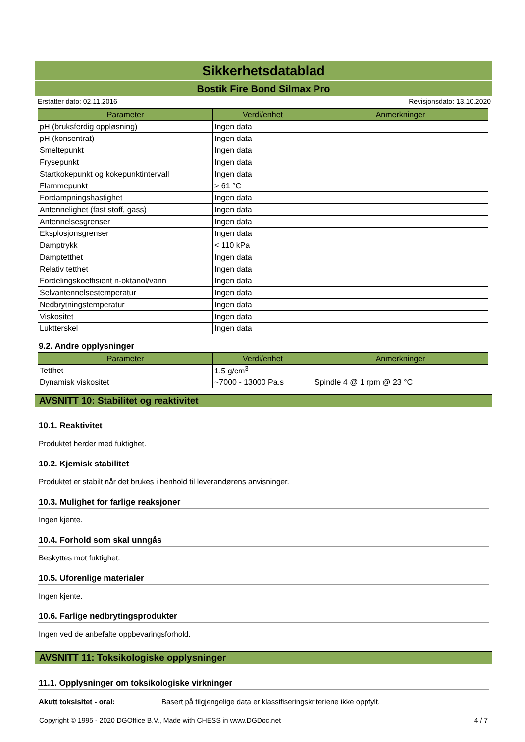Sikkerhetsdatablad
Bostik Fire Bond Silmax Pro
Erstatter dato: 02.11.2016 Revisjonsdato: 13.10.2020
| Parameter | Verdi/enhet | Anmerkninger |
| --- | --- | --- |
| pH (bruksferdig oppløsning) | Ingen data | |
| pH (konsentrat) | Ingen data | |
| Smeltepunkt | Ingen data | |
| Frysepunkt | Ingen data | |
| Startkokepunkt og kokepunktintervall | Ingen data | |
| Flammepunkt | > 61 °C | |
| Fordampningshastighet | Ingen data | |
| Antennelighet (fast stoff, gass) | Ingen data | |
| Antennelsesgrenser | Ingen data | |
| Eksplosjonsgrenser | Ingen data | |
| Damptrykk | < 110 kPa | |
| Damptetthet | Ingen data | |
| Relativ tetthet | Ingen data | |
| Fordelingskoeffisient n-oktanol/vann | Ingen data | |
| Selvantennelsestemperatur | Ingen data | |
| Nedbrytningstemperatur | Ingen data | |
| Viskositet | Ingen data | |
| Luktterskel | Ingen data | |
9.2. Andre opplysninger
| Parameter | Verdi/enhet | Anmerkninger |
| --- | --- | --- |
| Tetthet | 1.5 g/cm<sup>3</sup> | |
| Dynamisk viskositet | ~7000 - 13000 Pa.s | Spindle 4 @ 1 rpm @ 23 °C |
AVSNITT 10: Stabilitet og reaktivitet
10.1. Reaktivitet
Produktet herder med fuktighet.
10.2. Kjemisk stabilitet
Produktet er stabilt når det brukes i henhold til leverandørens anvisninger.
10.3. Mulighet for farlige reaksjoner
Ingen kjente.
10.4. Forhold som skal unngås
Beskyttes mot fuktighet.
10.5. Uforenlige materialer
Ingen kjente.
10.6. Farlige nedbrytingsprodukter
Ingen ved de anbefalte oppbevaringsforhold.
AVSNITT 11: Toksikologiske opplysninger
11.1. Opplysninger om toksikologiske virkninger
Akutt toksisitet - oral: Basert på tilgjengelige data er klassifiseringskriteriene ikke oppfylt.
Copyright © 1995 - 2020 DGOffice B.V., Made with CHESS in www.DGDoc.net 4 / 7